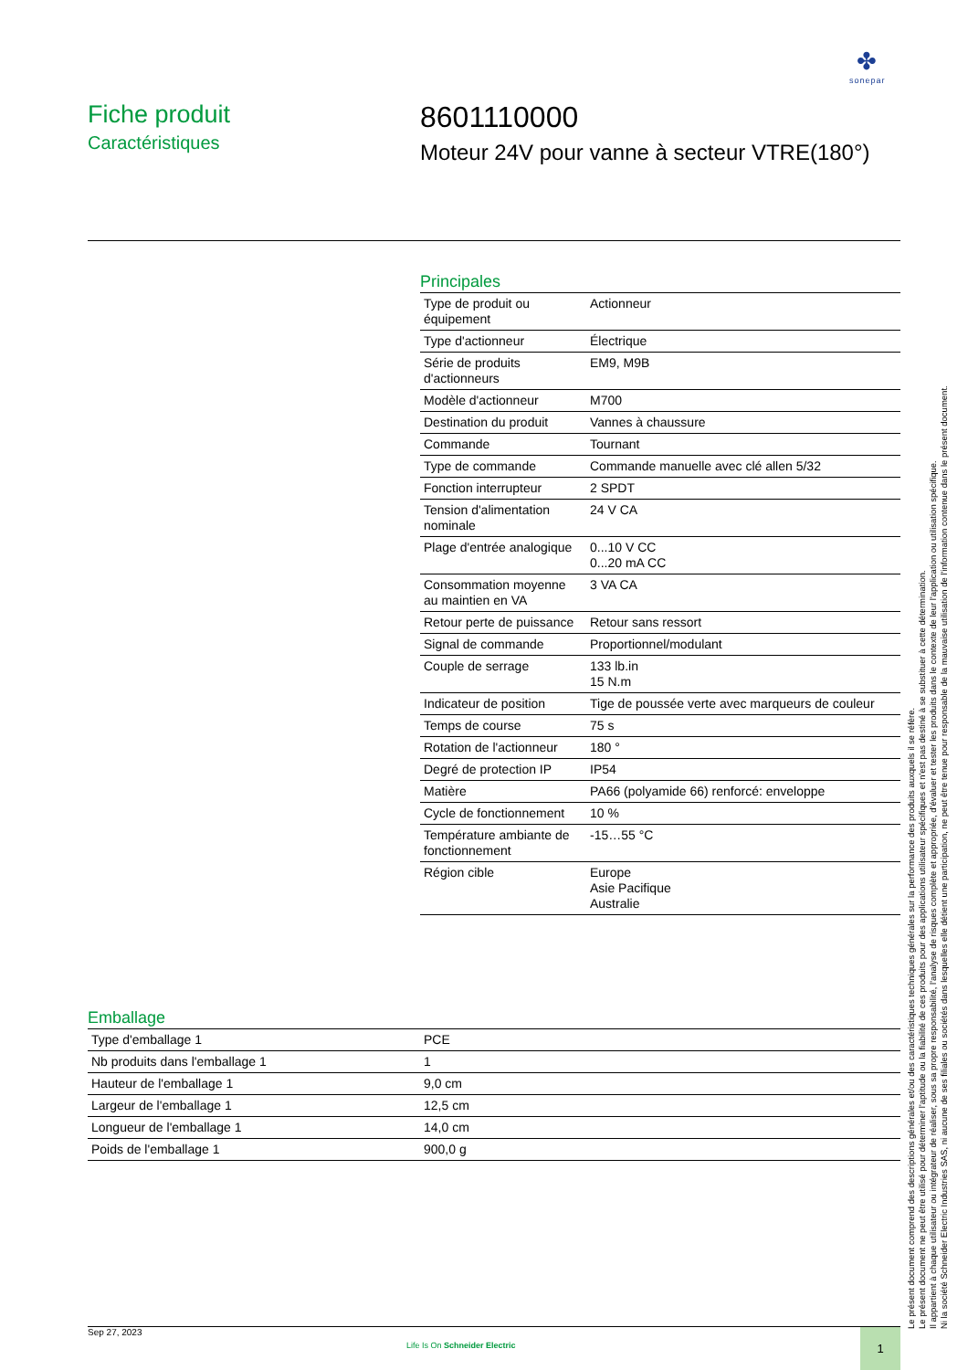✤
sonepar
Fiche produit
Caractéristiques
8601110000
Moteur 24V pour vanne à secteur VTRE(180°)
Principales
| Type de produit ou équipement | Actionneur |
| Type d'actionneur | Électrique |
| Série de produits d'actionneurs | EM9, M9B |
| Modèle d'actionneur | M700 |
| Destination du produit | Vannes à chaussure |
| Commande | Tournant |
| Type de commande | Commande manuelle avec clé allen 5/32 |
| Fonction interrupteur | 2 SPDT |
| Tension d'alimentation nominale | 24 V CA |
| Plage d'entrée analogique | 0...10 V CC 0...20 mA CC |
| Consommation moyenne au maintien en VA | 3 VA CA |
| Retour perte de puissance | Retour sans ressort |
| Signal de commande | Proportionnel/modulant |
| Couple de serrage | 133 lb.in 15 N.m |
| Indicateur de position | Tige de poussée verte avec marqueurs de couleur |
| Temps de course | 75 s |
| Rotation de l'actionneur | 180 ° |
| Degré de protection IP | IP54 |
| Matière | PA66 (polyamide 66) renforcé: enveloppe |
| Cycle de fonctionnement | 10 % |
| Température ambiante de fonctionnement | -15…55 °C |
| Région cible | Europe Asie Pacifique Australie |
Emballage
| Type d'emballage 1 | PCE |
| Nb produits dans l'emballage 1 | 1 |
| Hauteur de l'emballage 1 | 9,0 cm |
| Largeur de l'emballage 1 | 12,5 cm |
| Longueur de l'emballage 1 | 14,0 cm |
| Poids de l'emballage 1 | 900,0 g |
Le présent document comprend des descriptions générales et/ou des caractéristiques techniques générales sur la performance des produits auxquels il se réfère.
Le présent document ne peut être utilisé pour déterminer l'aptitude ou la fiabilité de ces produits pour des applications utilisateur spécifiques et n'est pas destiné à se substituer à cette détermination.
Il appartient à chaque utilisateur ou intégrateur de réaliser, sous sa propre responsabilité, l'analyse de risques complète et appropriée, d'évaluer et tester les produits dans le contexte de leur l'application ou utilisation spécifique.
Ni la société Schneider Electric Industries SAS, ni aucune de ses filiales ou sociétés dans lesquelles elle détient une participation, ne peut être tenue pour responsable de la mauvaise utilisation de l'information contenue dans le présent document.
Sep 27, 2023
Life Is On Schneider Electric
1